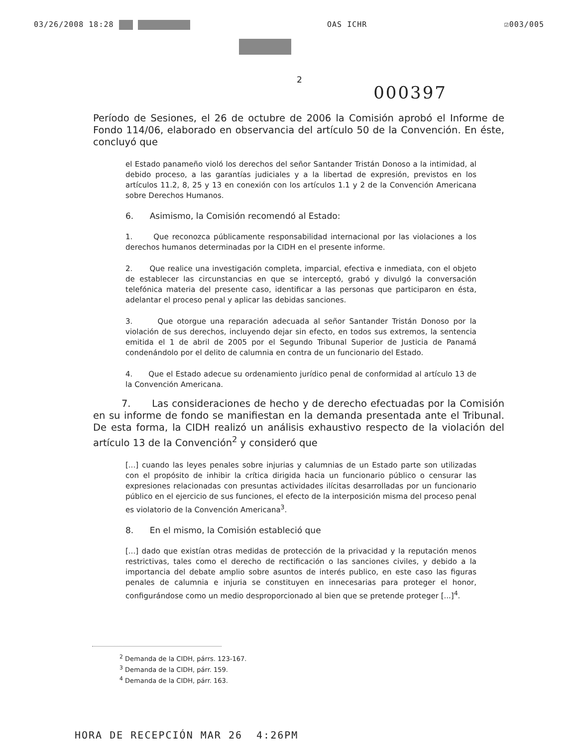03/26/2008 18:28 OAS ICHR ☑003/005
2
000397
Período de Sesiones, el 26 de octubre de 2006 la Comisión aprobó el Informe de Fondo 114/06, elaborado en observancia del artículo 50 de la Convención. En éste, concluyó que
el Estado panameño violó los derechos del señor Santander Tristán Donoso a la intimidad, al debido proceso, a las garantías judiciales y a la libertad de expresión, previstos en los artículos 11.2, 8, 25 y 13 en conexión con los artículos 1.1 y 2 de la Convención Americana sobre Derechos Humanos.
6. Asimismo, la Comisión recomendó al Estado:
1. Que reconozca públicamente responsabilidad internacional por las violaciones a los derechos humanos determinadas por la CIDH en el presente informe.
2. Que realice una investigación completa, imparcial, efectiva e inmediata, con el objeto de establecer las circunstancias en que se interceptó, grabó y divulgó la conversación telefónica materia del presente caso, identificar a las personas que participaron en ésta, adelantar el proceso penal y aplicar las debidas sanciones.
3. Que otorgue una reparación adecuada al señor Santander Tristán Donoso por la violación de sus derechos, incluyendo dejar sin efecto, en todos sus extremos, la sentencia emitida el 1 de abril de 2005 por el Segundo Tribunal Superior de Justicia de Panamá condenándolo por el delito de calumnia en contra de un funcionario del Estado.
4. Que el Estado adecue su ordenamiento jurídico penal de conformidad al artículo 13 de la Convención Americana.
7. Las consideraciones de hecho y de derecho efectuadas por la Comisión en su informe de fondo se manifiestan en la demanda presentada ante el Tribunal. De esta forma, la CIDH realizó un análisis exhaustivo respecto de la violación del artículo 13 de la Convención<sup>2</sup> y consideró que
[...] cuando las leyes penales sobre injurias y calumnias de un Estado parte son utilizadas con el propósito de inhibir la crítica dirigida hacia un funcionario público o censurar las expresiones relacionadas con presuntas actividades ilícitas desarrolladas por un funcionario público en el ejercicio de sus funciones, el efecto de la interposición misma del proceso penal es violatorio de la Convención Americana<sup>3</sup>.
8. En el mismo, la Comisión estableció que
[...] dado que existían otras medidas de protección de la privacidad y la reputación menos restrictivas, tales como el derecho de rectificación o las sanciones civiles, y debido a la importancia del debate amplio sobre asuntos de interés publico, en este caso las figuras penales de calumnia e injuria se constituyen en innecesarias para proteger el honor, configurándose como un medio desproporcionado al bien que se pretende proteger [...]<sup>4</sup>.
<sup>2</sup> Demanda de la CIDH, párrs. 123-167.
<sup>3</sup> Demanda de la CIDH, párr. 159.
<sup>4</sup> Demanda de la CIDH, párr. 163.
HORA DE RECEPCIÓN MAR 26 4:26PM